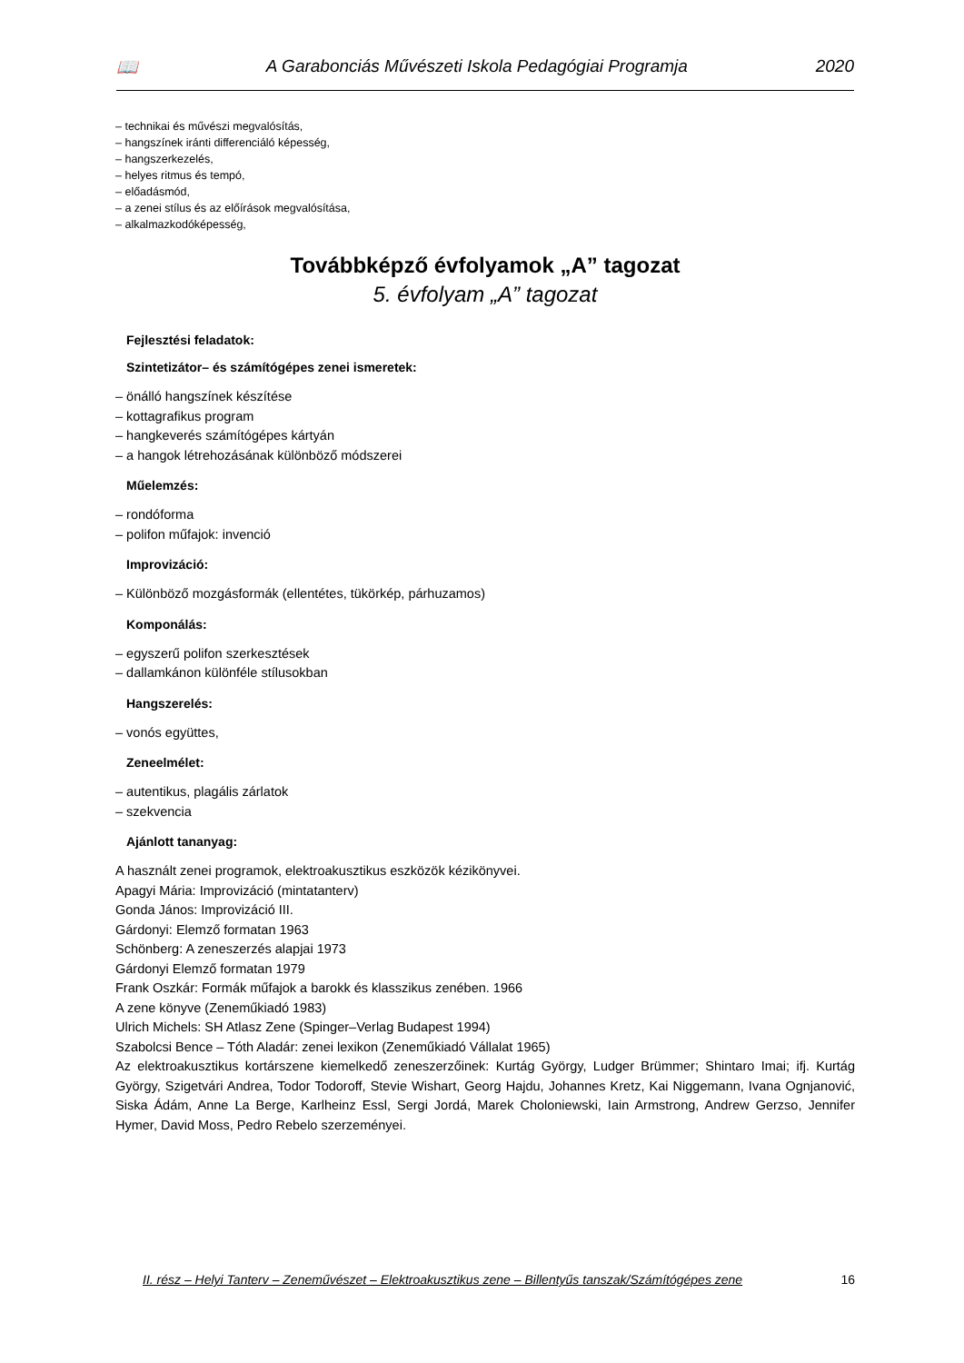📖 A Garabonciás Művészeti Iskola Pedagógiai Programja 2020
– technikai és művészi megvalósítás,
– hangszínek iránti differenciáló képesség,
– hangszerkezelés,
– helyes ritmus és tempó,
– előadásmód,
– a zenei stílus és az előírások megvalósítása,
– alkalmazkodóképesség,
Továbbképző évfolyamok „A” tagozat
5. évfolyam „A” tagozat
Fejlesztési feladatok:
Szintetizátor– és számítógépes zenei ismeretek:
– önálló hangszínek készítése
– kottagrafikus program
– hangkeverés számítógépes kártyán
– a hangok létrehozásának különböző módszerei
Műelemzés:
– rondóforma
– polifon műfajok: invenció
Improvizáció:
– Különböző mozgásformák (ellentétes, tükörkép, párhuzamos)
Komponálás:
– egyszerű polifon szerkesztések
– dallamkánon különféle stílusokban
Hangszerelés:
– vonós együttes,
Zeneelmélet:
– autentikus, plagális zárlatok
– szekvencia
Ajánlott tananyag:
A használt zenei programok, elektroakusztikus eszközök kézikönyvei.
Apagyi Mária: Improvizáció (mintatanterv)
Gonda János: Improvizáció III.
Gárdonyi: Elemző formatan 1963
Schönberg: A zeneszerzés alapjai 1973
Gárdonyi Elemző formatan 1979
Frank Oszkár: Formák műfajok a barokk és klasszikus zenében. 1966
A zene könyve (Zeneműkiadó 1983)
Ulrich Michels: SH Atlasz Zene (Spinger–Verlag Budapest 1994)
Szabolcsi Bence – Tóth Aladár: zenei lexikon (Zeneműkiadó Vállalat 1965)
Az elektroakusztikus kortárszene kiemelkedő zeneszerzőinek: Kurtág György, Ludger Brümmer; Shintaro Imai; ifj. Kurtág György, Szigetvári Andrea, Todor Todoroff, Stevie Wishart, Georg Hajdu, Johannes Kretz, Kai Niggemann, Ivana Ognjanović, Siska Ádám, Anne La Berge, Karlheinz Essl, Sergi Jordá, Marek Choloniewski, Iain Armstrong, Andrew Gerzso, Jennifer Hymer, David Moss, Pedro Rebelo szerzeményei.
II. rész – Helyi Tanterv – Zeneművészet – Elektroakusztikus zene – Billentyűs tanszak/Számítógépes zene 16